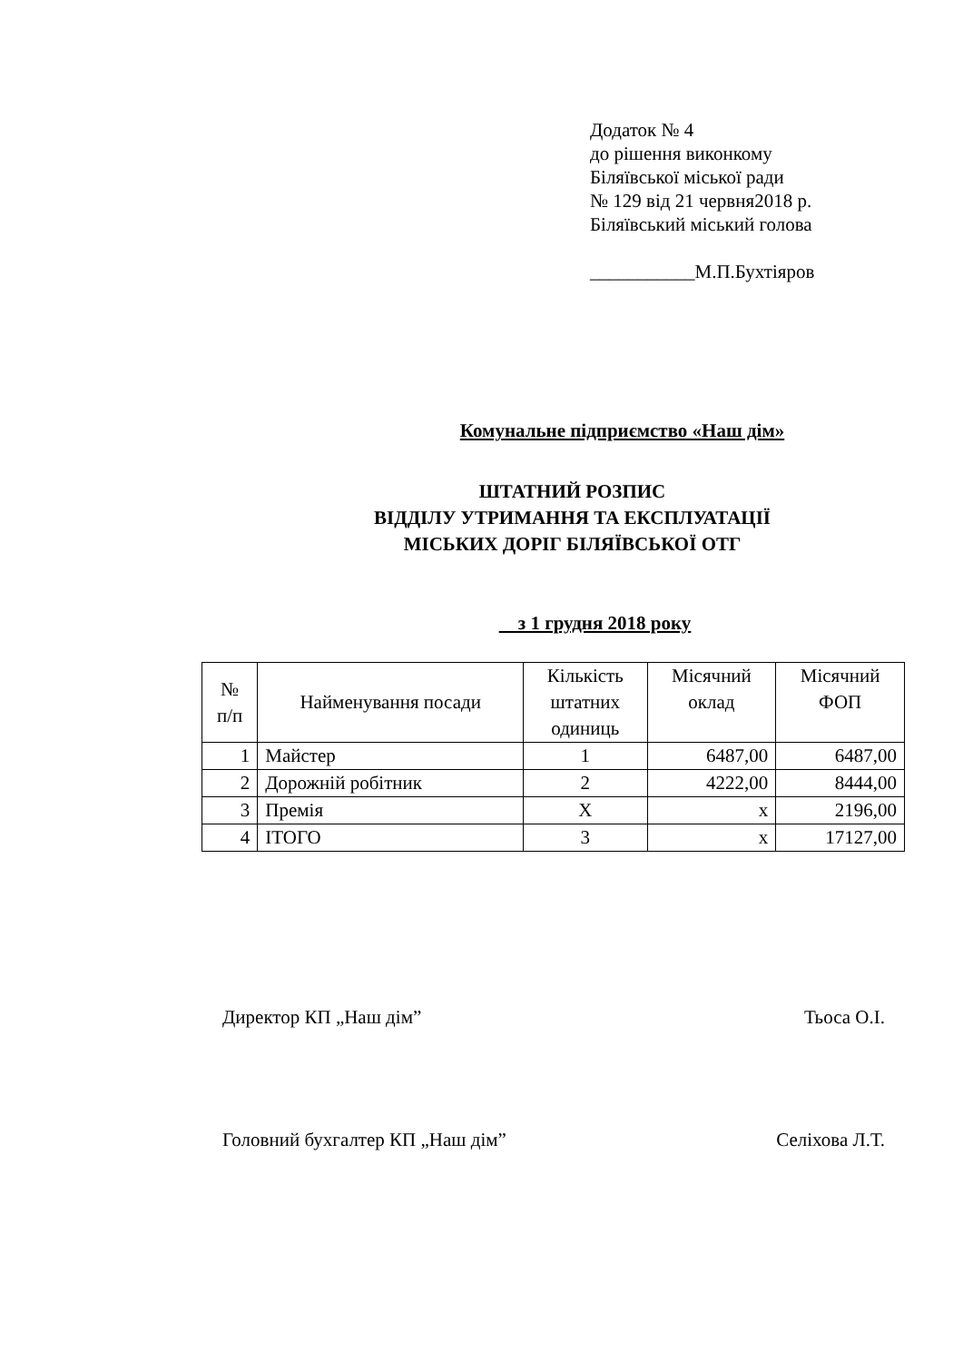Додаток № 4
до рішення виконкому
Біляївської міської ради
№ 129 від 21 червня2018 р.
Біляївський міський голова
___________М.П.Бухтіяров
Комунальне підприємство «Наш дім»
ШТАТНИЙ РОЗПИС
ВІДДІЛУ УТРИМАННЯ ТА ЕКСПЛУАТАЦІЇ
МІСЬКИХ ДОРІГ БІЛЯЇВСЬКОЇ ОТГ
з 1 грудня 2018 року
| № п/п | Найменування посади | Кількість штатних одиниць | Місячний оклад | Місячний ФОП |
| --- | --- | --- | --- | --- |
| 1 | Майстер | 1 | 6487,00 | 6487,00 |
| 2 | Дорожній робітник | 2 | 4222,00 | 8444,00 |
| 3 | Премія | Х | х | 2196,00 |
| 4 | ІТОГО | 3 | х | 17127,00 |
Директор КП „Наш дім” Тьоса О.І.
Головний бухгалтер КП „Наш дім” Селіхова Л.Т.